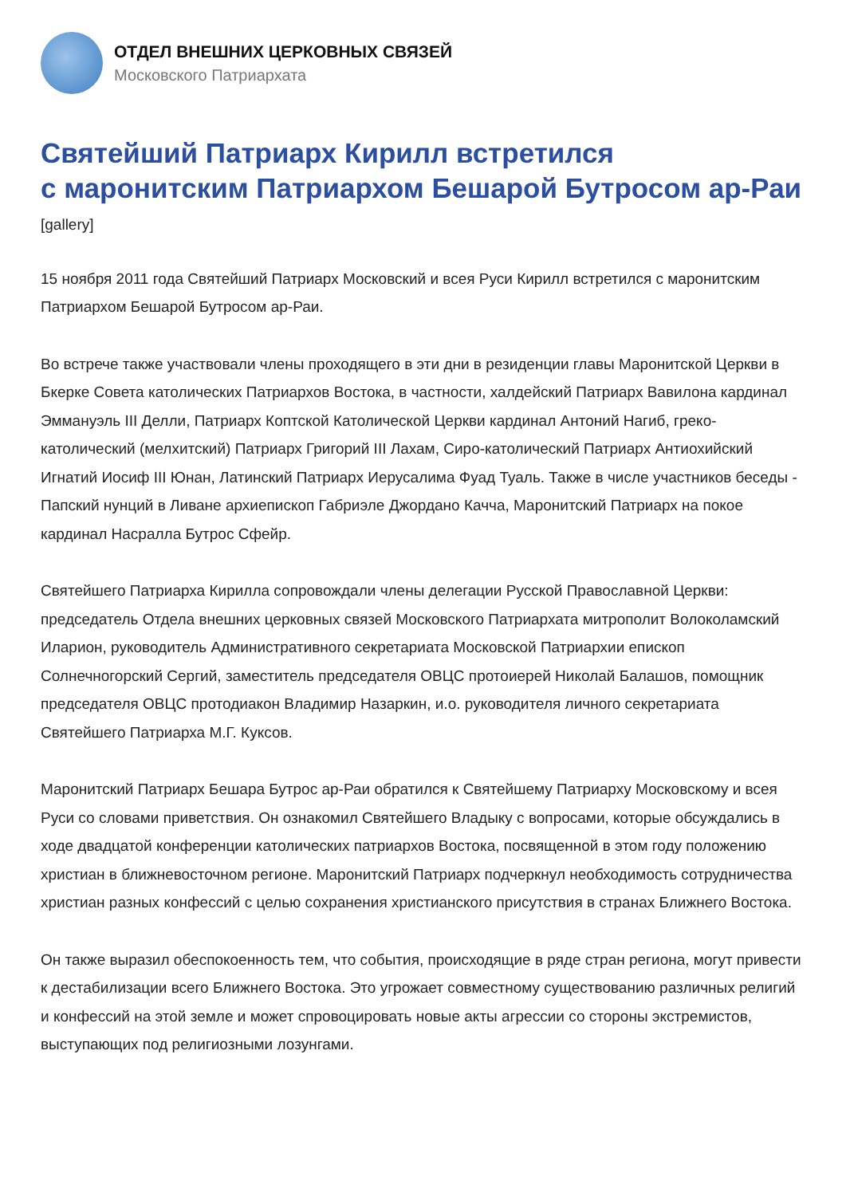ОТДЕЛ ВНЕШНИХ ЦЕРКОВНЫХ СВЯЗЕЙ
Московского Патриархата
Святейший Патриарх Кирилл встретился
с маронитским Патриархом Бешарой Бутросом ар-Раи
[gallery]
15 ноября 2011 года Святейший Патриарх Московский и всея Руси Кирилл встретился с маронитским Патриархом Бешарой Бутросом ар-Раи.
Во встрече также участвовали члены проходящего в эти дни в резиденции главы Маронитской Церкви в Бкерке Совета католических Патриархов Востока, в частности, халдейский Патриарх Вавилона кардинал Эммануэль III Делли, Патриарх Коптской Католической Церкви кардинал Антоний Нагиб, греко-католический (мелхитский) Патриарх Григорий III Лахам, Сиро-католический Патриарх Антиохийский Игнатий Иосиф III Юнан, Латинский Патриарх Иерусалима Фуад Туаль. Также в числе участников беседы - Папский нунций в Ливане архиепископ Габриэле Джордано Качча, Маронитский Патриарх на покое кардинал Насралла Бутрос Сфейр.
Святейшего Патриарха Кирилла сопровождали члены делегации Русской Православной Церкви: председатель Отдела внешних церковных связей Московского Патриархата митрополит Волоколамский Иларион, руководитель Административного секретариата Московской Патриархии епископ Солнечногорский Сергий, заместитель председателя ОВЦС протоиерей Николай Балашов, помощник председателя ОВЦС протодиакон Владимир Назаркин, и.о. руководителя личного секретариата Святейшего Патриарха М.Г. Куксов.
Маронитский Патриарх Бешара Бутрос ар-Раи обратился к Святейшему Патриарху Московскому и всея Руси со словами приветствия. Он ознакомил Святейшего Владыку с вопросами, которые обсуждались в ходе двадцатой конференции католических патриархов Востока, посвященной в этом году положению христиан в ближневосточном регионе. Маронитский Патриарх подчеркнул необходимость сотрудничества христиан разных конфессий с целью сохранения христианского присутствия в странах Ближнего Востока.
Он также выразил обеспокоенность тем, что события, происходящие в ряде стран региона, могут привести к дестабилизации всего Ближнего Востока. Это угрожает совместному существованию различных религий и конфессий на этой земле и может спровоцировать новые акты агрессии со стороны экстремистов, выступающих под религиозными лозунгами.